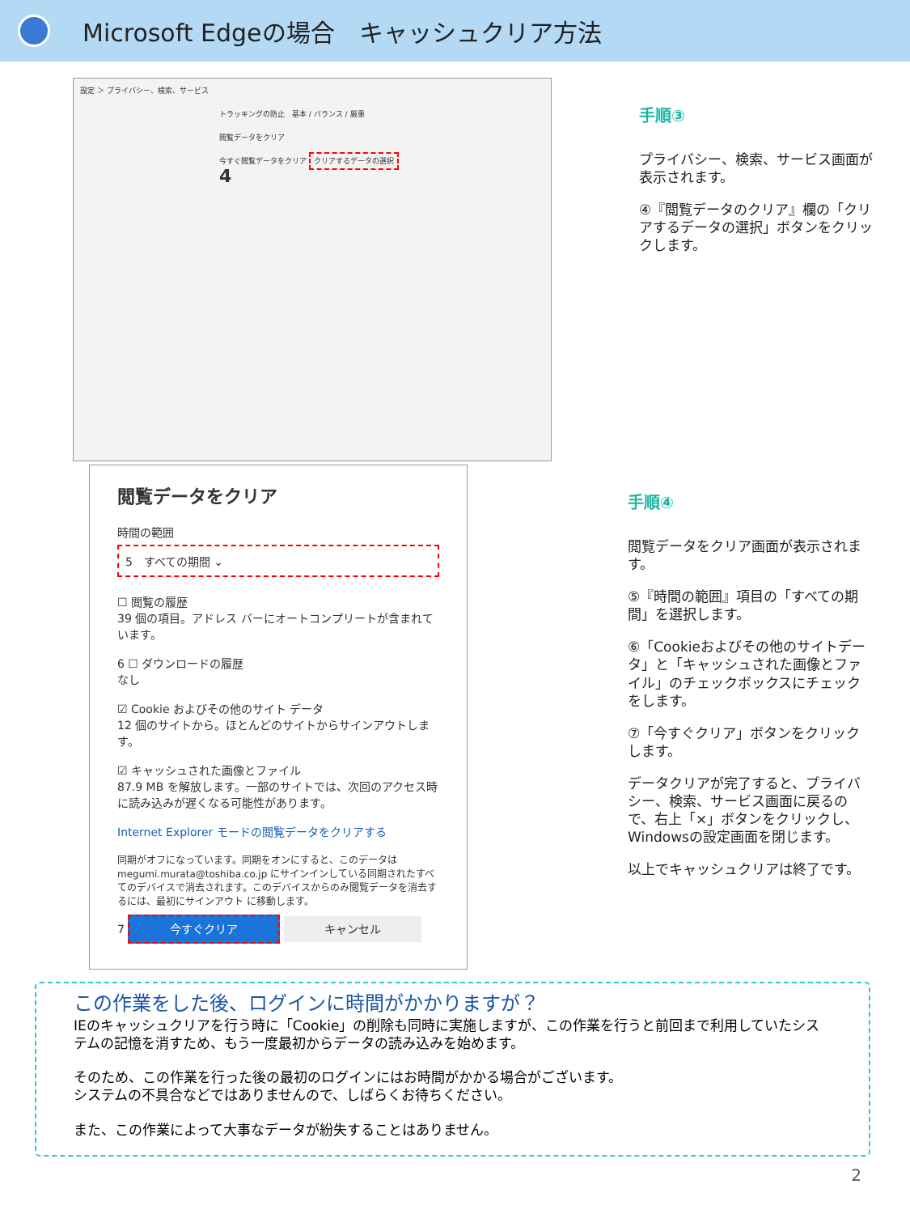Microsoft Edgeの場合　キャッシュクリア方法
設定 ＞ プライバシー、検索、サービス
トラッキングの防止　基本 / バランス / 厳重
閲覧データをクリア
今すぐ閲覧データをクリア クリアするデータの選択 4
閲覧データをクリア
時間の範囲
5　すべての期間 ⌄
☐ 閲覧の履歴
39 個の項目。アドレス バーにオートコンプリートが含まれています。
6 ☐ ダウンロードの履歴
なし
☑ Cookie およびその他のサイト データ
12 個のサイトから。ほとんどのサイトからサインアウトします。
☑ キャッシュされた画像とファイル
87.9 MB を解放します。一部のサイトでは、次回のアクセス時に読み込みが遅くなる可能性があります。
Internet Explorer モードの閲覧データをクリアする
同期がオフになっています。同期をオンにすると、このデータは megumi.murata@toshiba.co.jp にサインインしている同期されたすべてのデバイスで消去されます。このデバイスからのみ閲覧データを消去するには、最初にサインアウト に移動します。
7 今すぐクリア キャンセル
手順③
プライバシー、検索、サービス画面が表示されます。
④『閲覧データのクリア』欄の「クリアするデータの選択」ボタンをクリックします。
手順④
閲覧データをクリア画面が表示されます。
⑤『時間の範囲』項目の「すべての期間」を選択します。
⑥「Cookieおよびその他のサイトデータ」と「キャッシュされた画像とファイル」のチェックボックスにチェックをします。
⑦「今すぐクリア」ボタンをクリックします。
データクリアが完了すると、プライバシー、検索、サービス画面に戻るので、右上「×」ボタンをクリックし、Windowsの設定画面を閉じます。
以上でキャッシュクリアは終了です。
この作業をした後、ログインに時間がかかりますが？
IEのキャッシュクリアを行う時に「Cookie」の削除も同時に実施しますが、この作業を行うと前回まで利用していたシステムの記憶を消すため、もう一度最初からデータの読み込みを始めます。
そのため、この作業を行った後の最初のログインにはお時間がかかる場合がございます。
システムの不具合などではありませんので、しばらくお待ちください。
また、この作業によって大事なデータが紛失することはありません。
2